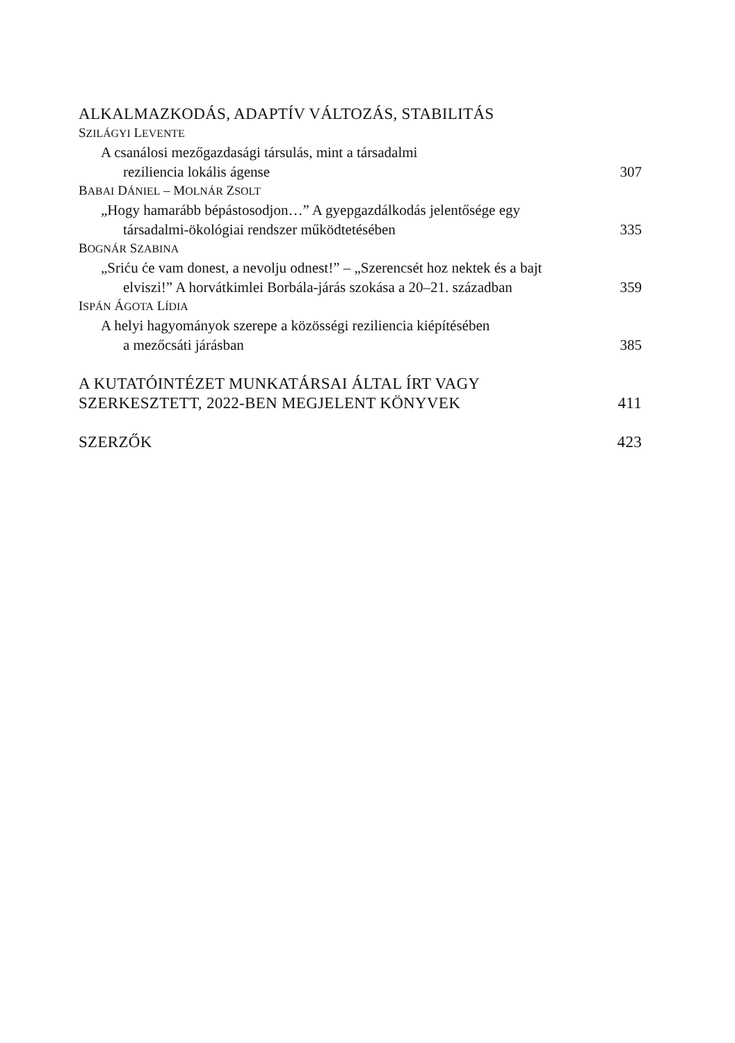ALKALMAZKODÁS, ADAPTÍV VÁLTOZÁS, STABILITÁS
SZILÁGYI LEVENTE
A csanálosi mezőgazdasági társulás, mint a társadalmi
reziliencia lokális ágense 307
BABAI DÁNIEL – MOLNÁR ZSOLT
„Hogy hamarább bépástosodjon…” A gyepgazdálkodás jelentősége egy
társadalmi-ökológiai rendszer működtetésében 335
BOGNÁR SZABINA
„Sriću će vam donest, a nevolju odnest!” – „Szerencsét hoz nektek és a bajt
elviszi!” A horvátkimlei Borbála-járás szokása a 20–21. században 359
ISPÁN ÁGOTA LÍDIA
A helyi hagyományok szerepe a közösségi reziliencia kiépítésében
a mezőcsáti járásban 385
A KUTATÓINTÉZET MUNKATÁRSAI ÁLTAL ÍRT VAGY
SZERKESZTETT, 2022-BEN MEGJELENT KÖNYVEK 411
SZERZŐK 423